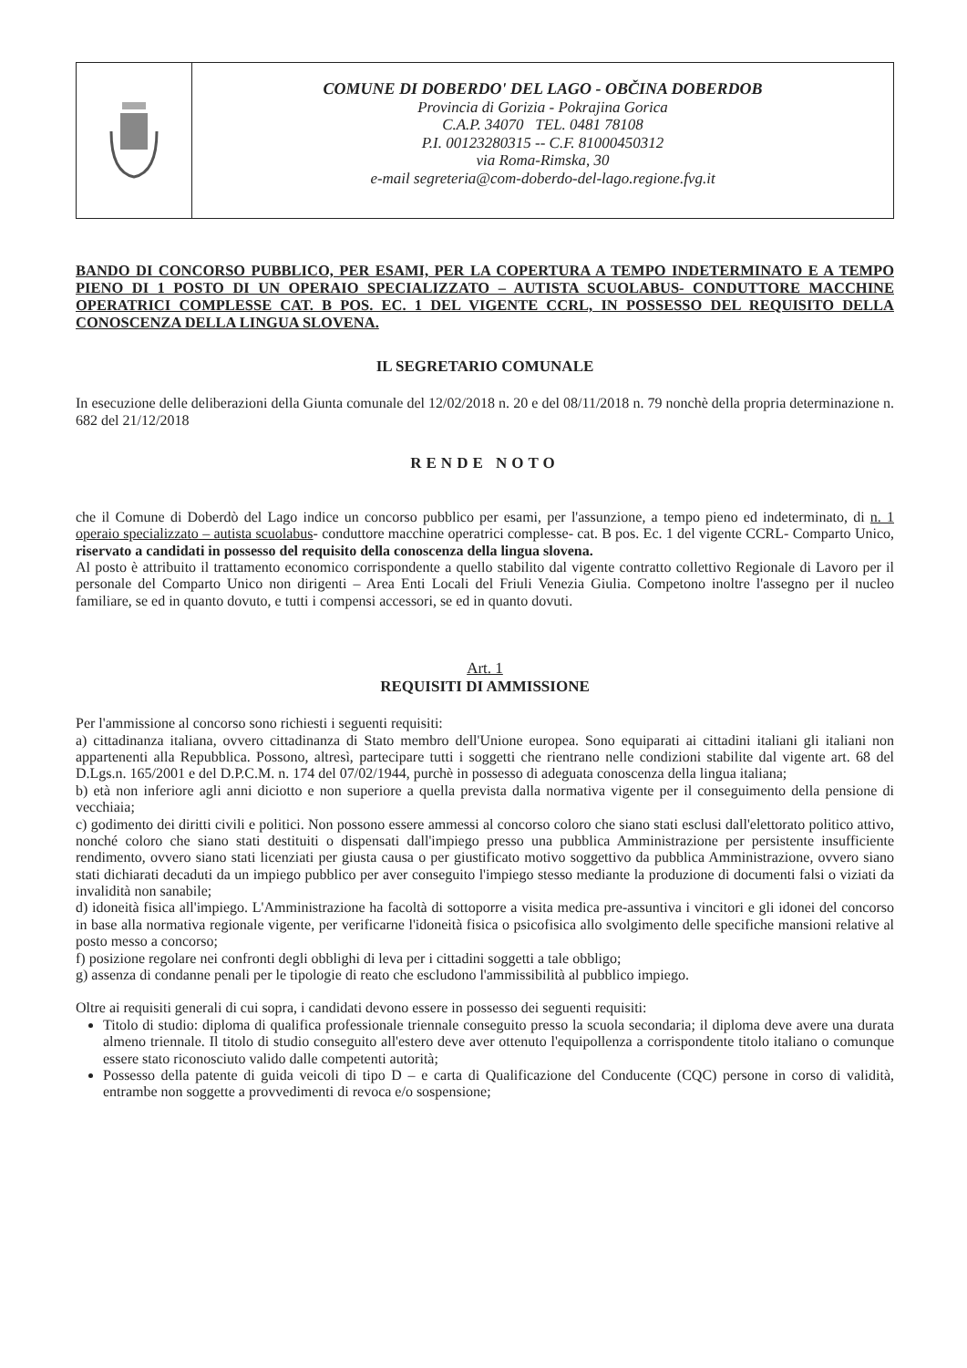COMUNE DI DOBERDO' DEL LAGO - OBČINA DOBERDOB
Provincia di Gorizia - Pokrajina Gorica
C.A.P. 34070 TEL. 0481 78108
P.I. 00123280315 -- C.F. 81000450312
via Roma-Rimska, 30
e-mail segreteria@com-doberdo-del-lago.regione.fvg.it
BANDO DI CONCORSO PUBBLICO, PER ESAMI, PER LA COPERTURA A TEMPO INDETERMINATO E A TEMPO PIENO DI 1 POSTO DI UN OPERAIO SPECIALIZZATO – AUTISTA SCUOLABUS- CONDUTTORE MACCHINE OPERATRICI COMPLESSE CAT. B POS. EC. 1 DEL VIGENTE CCRL, IN POSSESSO DEL REQUISITO DELLA CONOSCENZA DELLA LINGUA SLOVENA.
IL SEGRETARIO COMUNALE
In esecuzione delle deliberazioni della Giunta comunale del 12/02/2018 n. 20 e del 08/11/2018 n. 79 nonchè della propria determinazione n. 682 del 21/12/2018
RENDE NOTO
che il Comune di Doberdò del Lago indice un concorso pubblico per esami, per l'assunzione, a tempo pieno ed indeterminato, di n. 1 operaio specializzato – autista scuolabus- conduttore macchine operatrici complesse- cat. B pos. Ec. 1 del vigente CCRL- Comparto Unico, riservato a candidati in possesso del requisito della conoscenza della lingua slovena.
Al posto è attribuito il trattamento economico corrispondente a quello stabilito dal vigente contratto collettivo Regionale di Lavoro per il personale del Comparto Unico non dirigenti – Area Enti Locali del Friuli Venezia Giulia. Competono inoltre l'assegno per il nucleo familiare, se ed in quanto dovuto, e tutti i compensi accessori, se ed in quanto dovuti.
Art. 1
REQUISITI DI AMMISSIONE
Per l'ammissione al concorso sono richiesti i seguenti requisiti:
a) cittadinanza italiana, ovvero cittadinanza di Stato membro dell'Unione europea. Sono equiparati ai cittadini italiani gli italiani non appartenenti alla Repubblica. Possono, altresì, partecipare tutti i soggetti che rientrano nelle condizioni stabilite dal vigente art. 68 del D.Lgs.n. 165/2001 e del D.P.C.M. n. 174 del 07/02/1944, purchè in possesso di adeguata conoscenza della lingua italiana;
b) età non inferiore agli anni diciotto e non superiore a quella prevista dalla normativa vigente per il conseguimento della pensione di vecchiaia;
c) godimento dei diritti civili e politici. Non possono essere ammessi al concorso coloro che siano stati esclusi dall'elettorato politico attivo, nonché coloro che siano stati destituiti o dispensati dall'impiego presso una pubblica Amministrazione per persistente insufficiente rendimento, ovvero siano stati licenziati per giusta causa o per giustificato motivo soggettivo da pubblica Amministrazione, ovvero siano stati dichiarati decaduti da un impiego pubblico per aver conseguito l'impiego stesso mediante la produzione di documenti falsi o viziati da invalidità non sanabile;
d) idoneità fisica all'impiego. L'Amministrazione ha facoltà di sottoporre a visita medica pre-assuntiva i vincitori e gli idonei del concorso in base alla normativa regionale vigente, per verificarne l'idoneità fisica o psicofisica allo svolgimento delle specifiche mansioni relative al posto messo a concorso;
f) posizione regolare nei confronti degli obblighi di leva per i cittadini soggetti a tale obbligo;
g) assenza di condanne penali per le tipologie di reato che escludono l'ammissibilità al pubblico impiego.
Oltre ai requisiti generali di cui sopra, i candidati devono essere in possesso dei seguenti requisiti:
Titolo di studio: diploma di qualifica professionale triennale conseguito presso la scuola secondaria; il diploma deve avere una durata almeno triennale. Il titolo di studio conseguito all'estero deve aver ottenuto l'equipollenza a corrispondente titolo italiano o comunque essere stato riconosciuto valido dalle competenti autorità;
Possesso della patente di guida veicoli di tipo D – e carta di Qualificazione del Conducente (CQC) persone in corso di validità, entrambe non soggette a provvedimenti di revoca e/o sospensione;